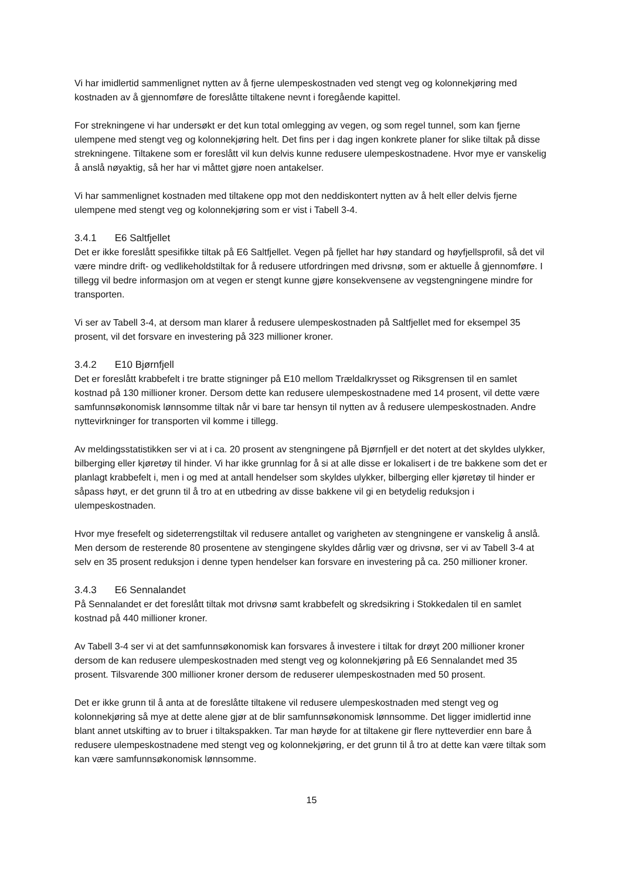Vi har imidlertid sammenlignet nytten av å fjerne ulempeskostnaden ved stengt veg og kolonnekjøring med kostnaden av å gjennomføre de foreslåtte tiltakene nevnt i foregående kapittel.
For strekningene vi har undersøkt er det kun total omlegging av vegen, og som regel tunnel, som kan fjerne ulempene med stengt veg og kolonnekjøring helt. Det fins per i dag ingen konkrete planer for slike tiltak på disse strekningene. Tiltakene som er foreslått vil kun delvis kunne redusere ulempeskostnadene. Hvor mye er vanskelig å anslå nøyaktig, så her har vi måttet gjøre noen antakelser.
Vi har sammenlignet kostnaden med tiltakene opp mot den neddiskontert nytten av å helt eller delvis fjerne ulempene med stengt veg og kolonnekjøring som er vist i Tabell 3-4.
3.4.1 E6 Saltfjellet
Det er ikke foreslått spesifikke tiltak på E6 Saltfjellet. Vegen på fjellet har høy standard og høyfjellsprofil, så det vil være mindre drift- og vedlikeholdstiltak for å redusere utfordringen med drivsnø, som er aktuelle å gjennomføre. I tillegg vil bedre informasjon om at vegen er stengt kunne gjøre konsekvensene av vegstengningene mindre for transporten.
Vi ser av Tabell 3-4, at dersom man klarer å redusere ulempeskostnaden på Saltfjellet med for eksempel 35 prosent, vil det forsvare en investering på 323 millioner kroner.
3.4.2 E10 Bjørnfjell
Det er foreslått krabbefelt i tre bratte stigninger på E10 mellom Trældalkrysset og Riksgrensen til en samlet kostnad på 130 millioner kroner. Dersom dette kan redusere ulempeskostnadene med 14 prosent, vil dette være samfunnsøkonomisk lønnsomme tiltak når vi bare tar hensyn til nytten av å redusere ulempeskostnaden. Andre nyttevirkninger for transporten vil komme i tillegg.
Av meldingsstatistikken ser vi at i ca. 20 prosent av stengningene på Bjørnfjell er det notert at det skyldes ulykker, bilberging eller kjøretøy til hinder. Vi har ikke grunnlag for å si at alle disse er lokalisert i de tre bakkene som det er planlagt krabbefelt i, men i og med at antall hendelser som skyldes ulykker, bilberging eller kjøretøy til hinder er såpass høyt, er det grunn til å tro at en utbedring av disse bakkene vil gi en betydelig reduksjon i ulempeskostnaden.
Hvor mye fresefelt og sideterrengstiltak vil redusere antallet og varigheten av stengningene er vanskelig å anslå. Men dersom de resterende 80 prosentene av stengingene skyldes dårlig vær og drivsnø, ser vi av Tabell 3-4 at selv en 35 prosent reduksjon i denne typen hendelser kan forsvare en investering på ca. 250 millioner kroner.
3.4.3 E6 Sennalandet
På Sennalandet er det foreslått tiltak mot drivsnø samt krabbefelt og skredsikring i Stokkedalen til en samlet kostnad på 440 millioner kroner.
Av Tabell 3-4 ser vi at det samfunnsøkonomisk kan forsvares å investere i tiltak for drøyt 200 millioner kroner dersom de kan redusere ulempeskostnaden med stengt veg og kolonnekjøring på E6 Sennalandet med 35 prosent. Tilsvarende 300 millioner kroner dersom de reduserer ulempeskostnaden med 50 prosent.
Det er ikke grunn til å anta at de foreslåtte tiltakene vil redusere ulempeskostnaden med stengt veg og kolonnekjøring så mye at dette alene gjør at de blir samfunnsøkonomisk lønnsomme. Det ligger imidlertid inne blant annet utskifting av to bruer i tiltakspakken. Tar man høyde for at tiltakene gir flere nytteverdier enn bare å redusere ulempeskostnadene med stengt veg og kolonnekjøring, er det grunn til å tro at dette kan være tiltak som kan være samfunnsøkonomisk lønnsomme.
15